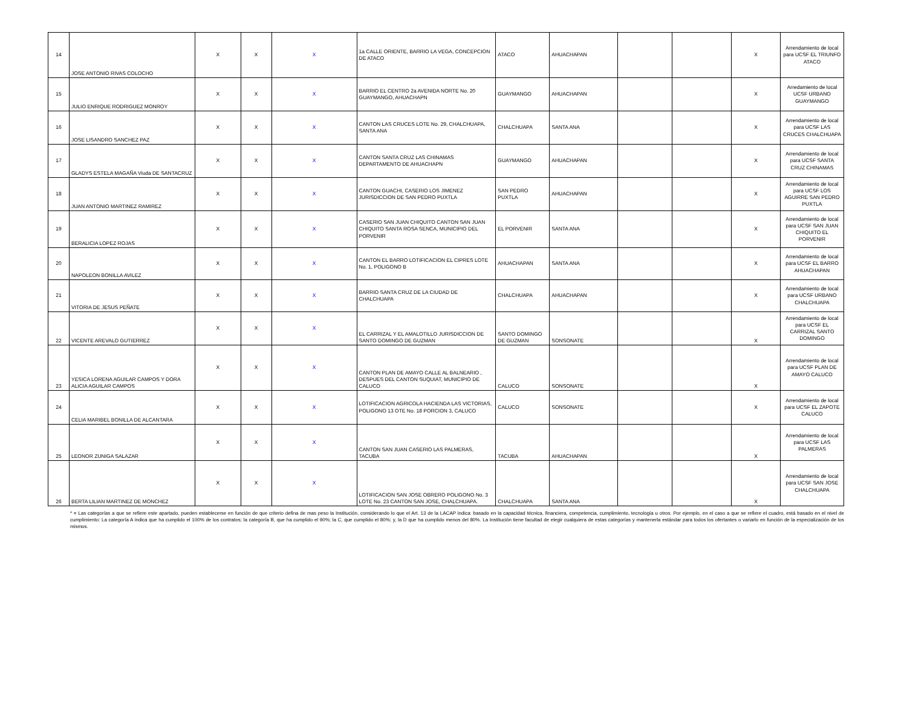| 14 | JOSE ANTONIO RIVAS COLOCHO | X | X | X | 1a CALLE ORIENTE, BARRIO LA VEGA, CONCEPCION DE ATACO | ATACO | AHUACHAPAN | | | X | Arrendamiento de local para UCSF EL TRIUNFO ATACO |
| 15 | JULIO ENRIQUE RODRIGUEZ MONROY | X | X | X | BARRIO EL CENTRO 2a AVENIDA NORTE No. 20 GUAYMANGO, AHUACHAPN | GUAYMANGO | AHUACHAPAN | | | X | Arredamiento de local UCSF URBANO GUAYMANGO |
| 16 | JOSE LISANDRO SANCHEZ PAZ | X | X | X | CANTON LAS CRUCES LOTE No. 29, CHALCHUAPA, SANTA ANA | CHALCHUAPA | SANTA ANA | | | X | Arrendamiento de local para UCSF LAS CRUCES CHALCHUAPA |
| 17 | GLADYS ESTELA MAGAÑA Viuda DE SANTACRUZ | X | X | X | CANTON SANTA CRUZ LAS CHINAMAS DEPARTAMENTO DE AHUACHAPN | GUAYMANGO | AHUACHAPAN | | | X | Arrendamiento de local para UCSF SANTA CRUZ CHINAMAS |
| 18 | JUAN ANTONIO MARTINEZ RAMIREZ | X | X | X | CANTON GUACHI, CASERIO LOS JIMENEZ JURISDICCION DE SAN PEDRO PUXTLA | SAN PEDRO PUXTLA | AHUACHAPAN | | | X | Arrendamiento de local para UCSF LOS AGUIRRE SAN PEDRO PUXTLA |
| 19 | BERALICIA LOPEZ ROJAS | X | X | X | CASERIO SAN JUAN CHIQUITO CANTON SAN JUAN CHIQUITO SANTA ROSA SENCA, MUNICIPIO DEL PORVENIR | EL PORVENIR | SANTA ANA | | | X | Arrendamiento de local para UCSF SAN JUAN CHIQUITO EL PORVENIR |
| 20 | NAPOLEON BONILLA AVILEZ | X | X | X | CANTON EL BARRO LOTIFICACION EL CIPRES LOTE No. 1, POLIGONO B | AHUACHAPAN | SANTA ANA | | | X | Arrendamiento de local para UCSF EL BARRO AHUACHAPAN |
| 21 | VITORIA DE JESUS PEÑATE | X | X | X | BARRIO SANTA CRUZ DE LA CIUDAD DE CHALCHUAPA | CHALCHUAPA | AHUACHAPAN | | | X | Arrendamiento de local para UCSF URBANO CHALCHUAPA |
| 22 | VICENTE AREVALO GUTIERREZ | X | X | X | EL CARRIZAL Y EL AMALOTILLO JURISDICCION DE SANTO DOMINGO DE GUZMAN | SANTO DOMINGO DE GUZMAN | SONSONATE | | | X | Arrendamiento de local para UCSF EL CARRIZAL SANTO DOMINGO |
| 23 | YESICA LORENA AGUILAR CAMPOS Y DORA ALICIA AGUILAR CAMPOS | X | X | X | CANTON PLAN DE AMAYO CALLE AL BALNEARIO , DESPUES DEL CANTON SUQUIAT, MUNICIPIO DE CALUCO | CALUCO | SONSONATE | | | X | Arrendamiento de local para UCSF PLAN DE AMAYO CALUCO |
| 24 | CELIA MARIBEL BONILLA DE ALCANTARA | X | X | X | LOTIFICACION AGRICOLA HACIENDA LAS VICTORIAS, POLIGONO 13 OTE No. 18 PORCION 3, CALUCO | CALUCO | SONSONATE | | | X | Arrendamiento de local para UCSF EL ZAPOTE CALUCO |
| 25 | LEONOR ZUNIGA SALAZAR | X | X | X | CANTON SAN JUAN CASERIO LAS PALMERAS, TACUBA | TACUBA | AHUACHAPAN | | | X | Arrendamiento de local para UCSF LAS PALMERAS |
| 26 | BERTA LILIAN MARTINEZ DE MONCHEZ | X | X | X | LOTIFICACION SAN JOSE OBRERO POLIGONO No. 3 LOTE No. 23 CANTON SAN JOSE, CHALCHUAPA. | CHALCHUAPA | SANTA ANA | | | X | Arrendamiento de local para UCSF SAN JOSE CHALCHUAPA |
* = Las categorías a que se refiere este apartado, pueden establecerse en función de que criterio defina de mas peso la Institución, considerando lo que el Art. 13 de la LACAP indica: basado en la capacidad técnica, financiera, competencia, cumplimiento, tecnología u otros. Por ejemplo, en el caso a que se refiere el cuadro, está basado en el nivel de cumplimiento: La categoría A indica que ha cumplido el 100% de los contratos; la categoría B, que ha cumplido el 90%; la C, que cumplido el 80%; y, la D que ha cumplido menos del 80%. La Institución tiene facultad de elegir cualquiera de estas categorías y mantenerla estándar para todos los ofertantes o variarlo en función de la especialización de los mismos.